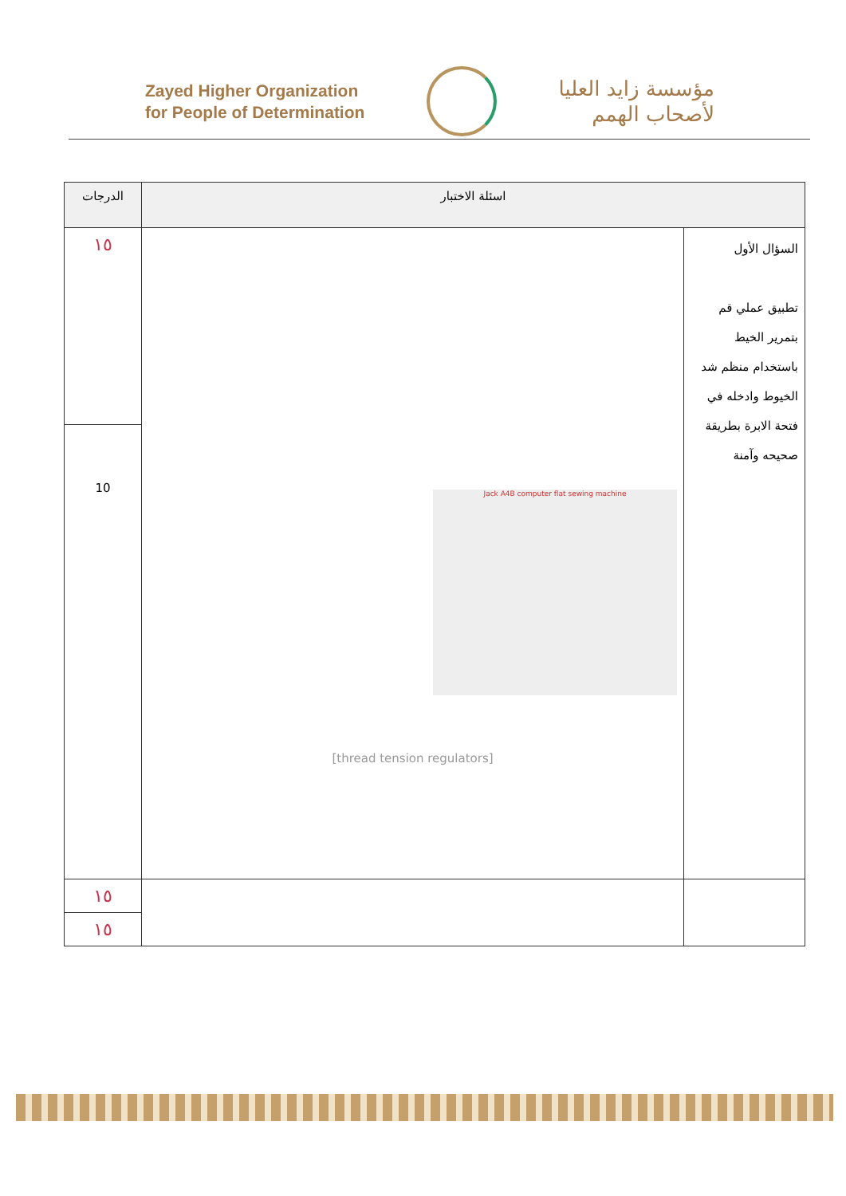Zayed Higher Organization
for People of Determination
مؤسسة زايد العليا
لأصحاب الهمم
| اسئلة الاختبار | | الدرجات |
| --- | --- | --- |
| السؤال الأول تطبيق عملي قم بتمرير الخيط باستخدام منظم شد الخيوط وادخله في فتحة الابرة بطريقة صحيحه وآمنة | Jack A4B computer flat sewing machine [thread tension regulators] | ١٥ |
| | | 10 |
| | | ١٥ |
| | | ١٥ |